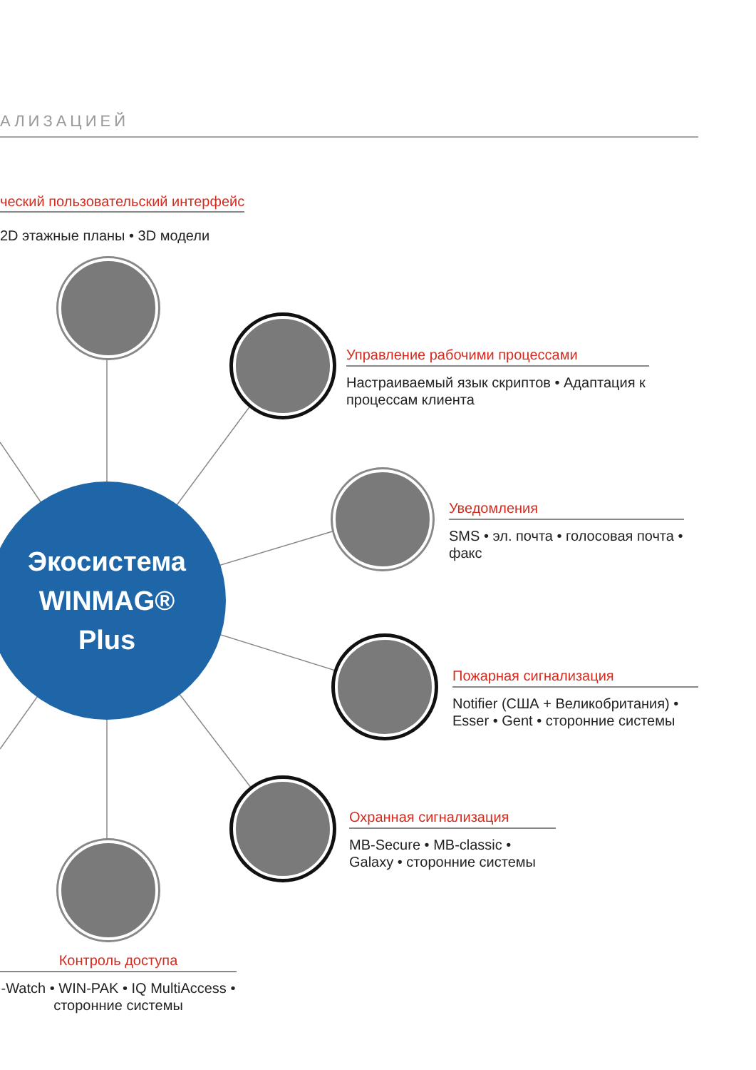АЛИЗАЦИЕЙ
ческий пользовательский интерфейс
2D этажные планы • 3D модели
Управление рабочими процессами
Настраиваемый язык скриптов • Адаптация к процессам клиента
Уведомления
SMS • эл. почта • голосовая почта • факс
Пожарная сигнализация
Notifier (США + Великобритания) • Esser • Gent • сторонние системы
Охранная сигнализация
MB-Secure • MB-classic • Galaxy • сторонние системы
Контроль доступа
-Watch • WIN-PAK • IQ MultiAccess • сторонние системы
Экосистема
WINMAG®
Plus